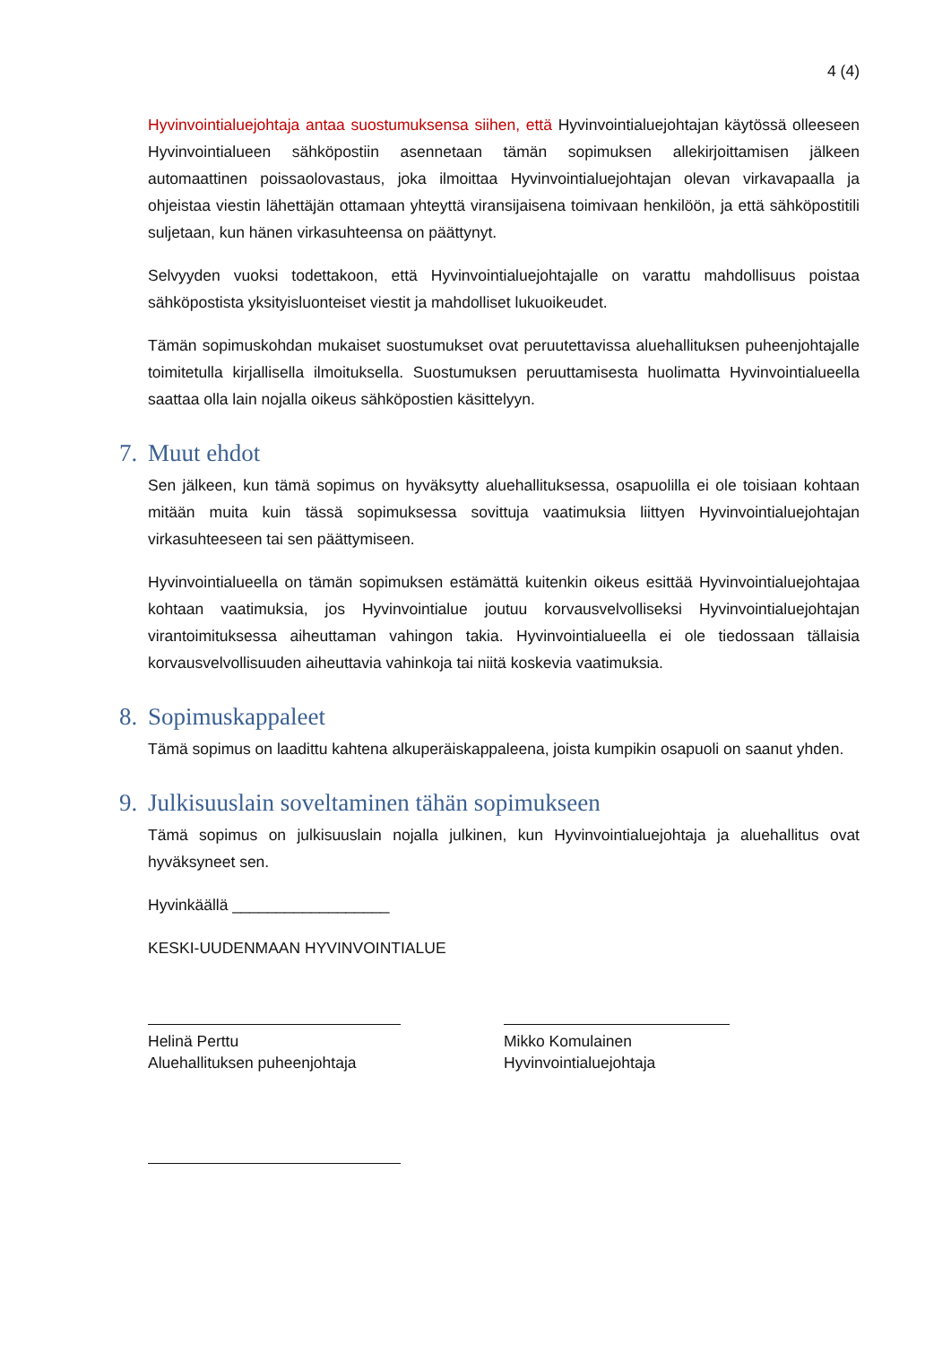4 (4)
Hyvinvointialuejohtaja antaa suostumuksensa siihen, että Hyvinvointialuejohtajan käytössä olleeseen Hyvinvointialueen sähköpostiin asennetaan tämän sopimuksen allekirjoittamisen jälkeen automaattinen poissaolovastaus, joka ilmoittaa Hyvinvointialuejohtajan olevan virkavapaalla ja ohjeistaa viestin lähettäjän ottamaan yhteyttä viransijaisena toimivaan henkilöön, ja että sähköpostitili suljetaan, kun hänen virkasuhteensa on päättynyt.
Selvyyden vuoksi todettakoon, että Hyvinvointialuejohtajalle on varattu mahdollisuus poistaa sähköpostista yksityisluonteiset viestit ja mahdolliset lukuoikeudet.
Tämän sopimuskohdan mukaiset suostumukset ovat peruutettavissa aluehallituksen puheenjohtajalle toimitetulla kirjallisella ilmoituksella. Suostumuksen peruuttamisesta huolimatta Hyvinvointialueella saattaa olla lain nojalla oikeus sähköpostien käsittelyyn.
7. Muut ehdot
Sen jälkeen, kun tämä sopimus on hyväksytty aluehallituksessa, osapuolilla ei ole toisiaan kohtaan mitään muita kuin tässä sopimuksessa sovittuja vaatimuksia liittyen Hyvinvointialuejohtajan virkasuhteeseen tai sen päättymiseen.
Hyvinvointialueella on tämän sopimuksen estämättä kuitenkin oikeus esittää Hyvinvointialuejohtajaa kohtaan vaatimuksia, jos Hyvinvointialue joutuu korvausvelvolliseksi Hyvinvointialuejohtajan virantoimituksessa aiheuttaman vahingon takia. Hyvinvointialueella ei ole tiedossaan tällaisia korvausvelvollisuuden aiheuttavia vahinkoja tai niitä koskevia vaatimuksia.
8. Sopimuskappaleet
Tämä sopimus on laadittu kahtena alkuperäiskappaleena, joista kumpikin osapuoli on saanut yhden.
9. Julkisuuslain soveltaminen tähän sopimukseen
Tämä sopimus on julkisuuslain nojalla julkinen, kun Hyvinvointialuejohtaja ja aluehallitus ovat hyväksyneet sen.
Hyvinkäällä __________________
KESKI-UUDENMAAN HYVINVOINTIALUE
Helinä Perttu
Aluehallituksen puheenjohtaja
Mikko Komulainen
Hyvinvointialuejohtaja